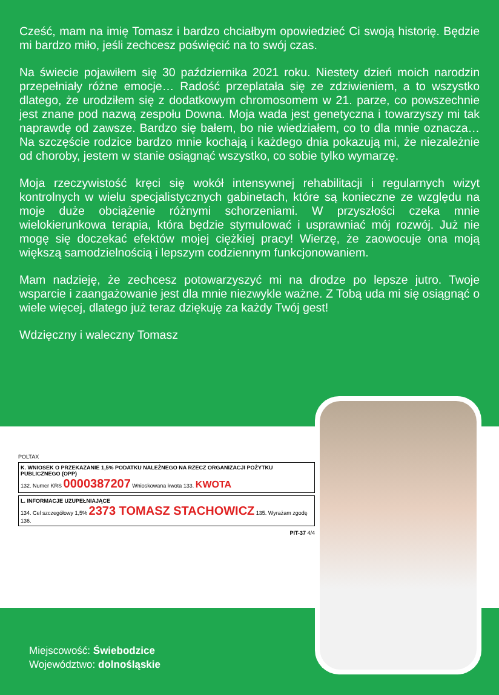Cześć, mam na imię Tomasz i bardzo chciałbym opowiedzieć Ci swoją historię. Będzie mi bardzo miło, jeśli zechcesz poświęcić na to swój czas.
Na świecie pojawiłem się 30 października 2021 roku. Niestety dzień moich narodzin przepełniały różne emocje… Radość przeplatała się ze zdziwieniem, a to wszystko dlatego, że urodziłem się z dodatkowym chromosomem w 21. parze, co powszechnie jest znane pod nazwą zespołu Downa. Moja wada jest genetyczna i towarzyszy mi tak naprawdę od zawsze. Bardzo się bałem, bo nie wiedziałem, co to dla mnie oznacza… Na szczęście rodzice bardzo mnie kochają i każdego dnia pokazują mi, że niezależnie od choroby, jestem w stanie osiągnąć wszystko, co sobie tylko wymarzę.
Moja rzeczywistość kręci się wokół intensywnej rehabilitacji i regularnych wizyt kontrolnych w wielu specjalistycznych gabinetach, które są konieczne ze względu na moje duże obciążenie różnymi schorzeniami. W przyszłości czeka mnie wielokierunkowa terapia, która będzie stymulować i usprawniać mój rozwój. Już nie mogę się doczekać efektów mojej ciężkiej pracy! Wierzę, że zaowocuje ona moją większą samodzielnością i lepszym codziennym funkcjonowaniem.
Mam nadzieję, że zechcesz potowarzyszyć mi na drodze po lepsze jutro. Twoje wsparcie i zaangażowanie jest dla mnie niezwykle ważne. Z Tobą uda mi się osiągnąć o wiele więcej, dlatego już teraz dziękuję za każdy Twój gest!
Wdzięczny i waleczny Tomasz
POLTAX
K. WNIOSEK O PRZEKAZANIE 1,5% PODATKU NALEŻNEGO NA RZECZ ORGANIZACJI POŻYTKU PUBLICZNEGO (OPP)
132. Numer KRS 0000387207 Wnioskowana kwota 133. KWOTA
L. INFORMACJE UZUPEŁNIAJĄCE
134. Cel szczegółowy 1,5% 2373 TOMASZ STACHOWICZ 135. Wyrażam zgodę
136.
PIT-37 4/4
Miejscowość: Świebodzice
Województwo: dolnośląskie